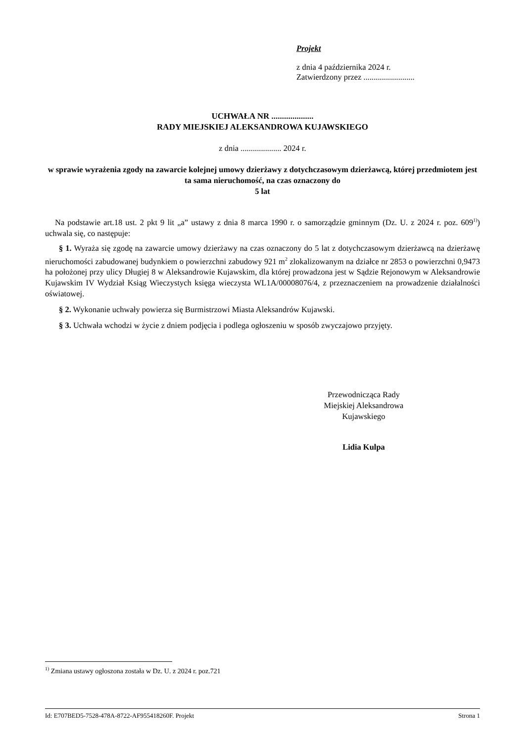Projekt
z dnia 4 października 2024 r.
Zatwierdzony przez .........................
UCHWAŁA NR ....................
RADY MIEJSKIEJ ALEKSANDROWA KUJAWSKIEGO
z dnia .................... 2024 r.
w sprawie wyrażenia zgody na zawarcie kolejnej umowy dzierżawy z dotychczasowym dzierżawcą, której przedmiotem jest ta sama nieruchomość, na czas oznaczony do
5 lat
Na podstawie art.18 ust. 2 pkt 9 lit „a” ustawy z dnia 8 marca 1990 r. o samorządzie gminnym (Dz. U. z 2024 r. poz. 609<sup>1)</sup>) uchwala się, co następuje:
§ 1. Wyraża się zgodę na zawarcie umowy dzierżawy na czas oznaczony do 5 lat z dotychczasowym dzierżawcą na dzierżawę nieruchomości zabudowanej budynkiem o powierzchni zabudowy 921 m<sup>2</sup> zlokalizowanym na działce nr 2853 o powierzchni 0,9473 ha położonej przy ulicy Długiej 8 w Aleksandrowie Kujawskim, dla której prowadzona jest w Sądzie Rejonowym w Aleksandrowie Kujawskim IV Wydział Ksiąg Wieczystych księga wieczysta WL1A/00008076/4, z przeznaczeniem na prowadzenie działalności oświatowej.
§ 2. Wykonanie uchwały powierza się Burmistrzowi Miasta Aleksandrów Kujawski.
§ 3. Uchwała wchodzi w życie z dniem podjęcia i podlega ogłoszeniu w sposób zwyczajowo przyjęty.
Przewodnicząca Rady
Miejskiej Aleksandrowa
Kujawskiego
Lidia Kulpa
<sup>1)</sup> Zmiana ustawy ogłoszona została w Dz. U. z 2024 r. poz.721
Id: E707BED5-7528-478A-8722-AF955418260F. Projekt Strona 1